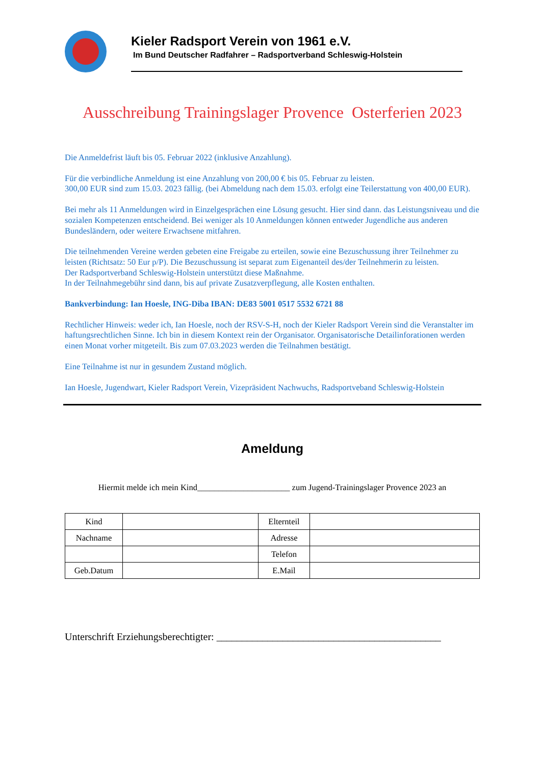Kieler Radsport Verein von 1961 e.V.
Im Bund Deutscher Radfahrer – Radsportverband Schleswig-Holstein
Ausschreibung Trainingslager Provence Osterferien 2023
Die Anmeldefrist läuft bis 05. Februar 2022 (inklusive Anzahlung).
Für die verbindliche Anmeldung ist eine Anzahlung von 200,00 € bis 05. Februar zu leisten.
300,00 EUR sind zum 15.03. 2023 fällig. (bei Abmeldung nach dem 15.03. erfolgt eine Teilerstattung von 400,00 EUR).
Bei mehr als 11 Anmeldungen wird in Einzelgesprächen eine Lösung gesucht. Hier sind dann. das Leistungsniveau und die sozialen Kompetenzen entscheidend. Bei weniger als 10 Anmeldungen können entweder Jugendliche aus anderen Bundesländern, oder weitere Erwachsene mitfahren.
Die teilnehmenden Vereine werden gebeten eine Freigabe zu erteilen, sowie eine Bezuschussung ihrer Teilnehmer zu leisten (Richtsatz: 50 Eur p/P). Die Bezuschussung ist separat zum Eigenanteil des/der Teilnehmerin zu leisten.
Der Radsportverband Schleswig-Holstein unterstützt diese Maßnahme.
In der Teilnahmegebühr sind dann, bis auf private Zusatzverpflegung, alle Kosten enthalten.
Bankverbindung: Ian Hoesle, ING-Diba IBAN: DE83 5001 0517 5532 6721 88
Rechtlicher Hinweis: weder ich, Ian Hoesle, noch der RSV-S-H, noch der Kieler Radsport Verein sind die Veranstalter im haftungsrechtlichen Sinne. Ich bin in diesem Kontext rein der Organisator. Organisatorische Detailinforationen werden einen Monat vorher mitgeteilt. Bis zum 07.03.2023 werden die Teilnahmen bestätigt.
Eine Teilnahme ist nur in gesundem Zustand möglich.
Ian Hoesle, Jugendwart, Kieler Radsport Verein, Vizepräsident Nachwuchs, Radsportveband Schleswig-Holstein
Ameldung
Hiermit melde ich mein Kind______________________ zum Jugend-Trainingslager Provence 2023 an
| Kind | | Elternteil | |
| Nachname | | Adresse | |
| | | Telefon | |
| Geb.Datum | | E.Mail | |
Unterschrift Erziehungsberechtigter: ____________________________________________